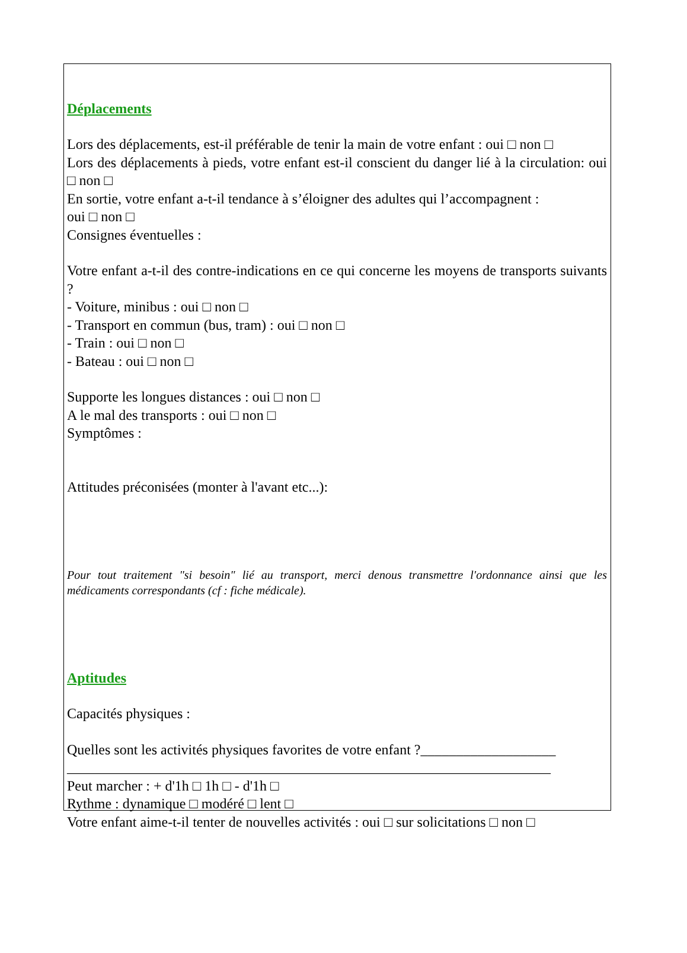Déplacements
Lors des déplacements, est-il préférable de tenir la main de votre enfant : oui □ non □
Lors des déplacements à pieds, votre enfant est-il conscient du danger lié à la circulation: oui □ non □
En sortie, votre enfant a-t-il tendance à s’éloigner des adultes qui l’accompagnent :
oui □ non □
Consignes éventuelles :
Votre enfant a-t-il des contre-indications en ce qui concerne les moyens de transports suivants ?
- Voiture, minibus : oui □ non □
- Transport en commun (bus, tram) : oui □ non □
- Train : oui □ non □
- Bateau : oui □ non □
Supporte les longues distances : oui □ non □
A le mal des transports : oui □ non □
Symptômes :
Attitudes préconisées (monter à l'avant etc...):
Pour tout traitement "si besoin" lié au transport, merci denous transmettre l'ordonnance ainsi que les médicaments correspondants (cf : fiche médicale).
Aptitudes
Capacités physiques :
Quelles sont les activités physiques favorites de votre enfant ?___________________
____________________________________________________________________
Peut marcher : + d'1h □ 1h □ - d'1h □
Rythme : dynamique □ modéré □ lent □
Votre enfant aime-t-il tenter de nouvelles activités : oui □ sur solicitations □ non □